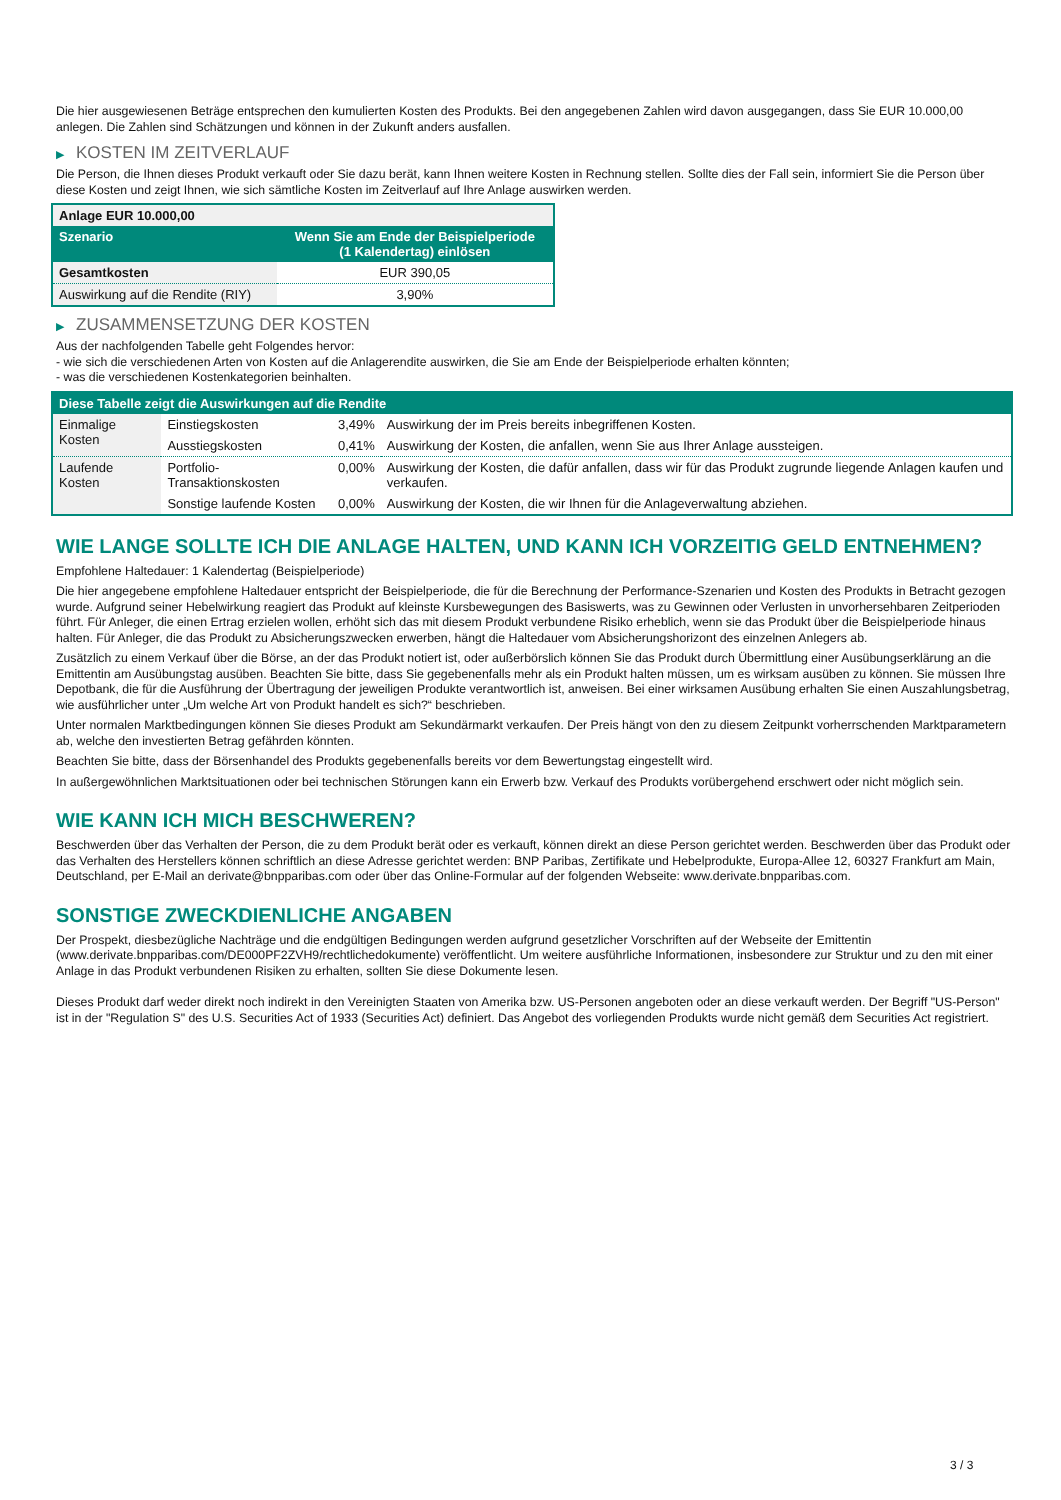Die hier ausgewiesenen Beträge entsprechen den kumulierten Kosten des Produkts. Bei den angegebenen Zahlen wird davon ausgegangen, dass Sie EUR 10.000,00 anlegen. Die Zahlen sind Schätzungen und können in der Zukunft anders ausfallen.
▶ KOSTEN IM ZEITVERLAUF
Die Person, die Ihnen dieses Produkt verkauft oder Sie dazu berät, kann Ihnen weitere Kosten in Rechnung stellen. Sollte dies der Fall sein, informiert Sie die Person über diese Kosten und zeigt Ihnen, wie sich sämtliche Kosten im Zeitverlauf auf Ihre Anlage auswirken werden.
| Anlage EUR 10.000,00 | |
| --- | --- |
| Szenario | Wenn Sie am Ende der Beispielperiode (1 Kalendertag) einlösen |
| Gesamtkosten | EUR 390,05 |
| Auswirkung auf die Rendite (RIY) | 3,90% |
▶ ZUSAMMENSETZUNG DER KOSTEN
Aus der nachfolgenden Tabelle geht Folgendes hervor:
- wie sich die verschiedenen Arten von Kosten auf die Anlagerendite auswirken, die Sie am Ende der Beispielperiode erhalten könnten;
- was die verschiedenen Kostenkategorien beinhalten.
| Diese Tabelle zeigt die Auswirkungen auf die Rendite | | | |
| --- | --- | --- | --- |
| Einmalige Kosten | Einstiegskosten | 3,49% | Auswirkung der im Preis bereits inbegriffenen Kosten. |
| | Ausstiegskosten | 0,41% | Auswirkung der Kosten, die anfallen, wenn Sie aus Ihrer Anlage aussteigen. |
| Laufende Kosten | Portfolio-Transaktionskosten | 0,00% | Auswirkung der Kosten, die dafür anfallen, dass wir für das Produkt zugrunde liegende Anlagen kaufen und verkaufen. |
| | Sonstige laufende Kosten | 0,00% | Auswirkung der Kosten, die wir Ihnen für die Anlageverwaltung abziehen. |
WIE LANGE SOLLTE ICH DIE ANLAGE HALTEN, UND KANN ICH VORZEITIG GELD ENTNEHMEN?
Empfohlene Haltedauer: 1 Kalendertag (Beispielperiode)
Die hier angegebene empfohlene Haltedauer entspricht der Beispielperiode, die für die Berechnung der Performance-Szenarien und Kosten des Produkts in Betracht gezogen wurde. Aufgrund seiner Hebelwirkung reagiert das Produkt auf kleinste Kursbewegungen des Basiswerts, was zu Gewinnen oder Verlusten in unvorhersehbaren Zeitperioden führt. Für Anleger, die einen Ertrag erzielen wollen, erhöht sich das mit diesem Produkt verbundene Risiko erheblich, wenn sie das Produkt über die Beispielperiode hinaus halten. Für Anleger, die das Produkt zu Absicherungszwecken erwerben, hängt die Haltedauer vom Absicherungshorizont des einzelnen Anlegers ab.
Zusätzlich zu einem Verkauf über die Börse, an der das Produkt notiert ist, oder außerbörslich können Sie das Produkt durch Übermittlung einer Ausübungserklärung an die Emittentin am Ausübungstag ausüben. Beachten Sie bitte, dass Sie gegebenenfalls mehr als ein Produkt halten müssen, um es wirksam ausüben zu können. Sie müssen Ihre Depotbank, die für die Ausführung der Übertragung der jeweiligen Produkte verantwortlich ist, anweisen. Bei einer wirksamen Ausübung erhalten Sie einen Auszahlungsbetrag, wie ausführlicher unter „Um welche Art von Produkt handelt es sich?“ beschrieben.
Unter normalen Marktbedingungen können Sie dieses Produkt am Sekundärmarkt verkaufen. Der Preis hängt von den zu diesem Zeitpunkt vorherrschenden Marktparametern ab, welche den investierten Betrag gefährden könnten.
Beachten Sie bitte, dass der Börsenhandel des Produkts gegebenenfalls bereits vor dem Bewertungstag eingestellt wird.
In außergewöhnlichen Marktsituationen oder bei technischen Störungen kann ein Erwerb bzw. Verkauf des Produkts vorübergehend erschwert oder nicht möglich sein.
WIE KANN ICH MICH BESCHWEREN?
Beschwerden über das Verhalten der Person, die zu dem Produkt berät oder es verkauft, können direkt an diese Person gerichtet werden. Beschwerden über das Produkt oder das Verhalten des Herstellers können schriftlich an diese Adresse gerichtet werden: BNP Paribas, Zertifikate und Hebelprodukte, Europa-Allee 12, 60327 Frankfurt am Main, Deutschland, per E-Mail an derivate@bnpparibas.com oder über das Online-Formular auf der folgenden Webseite: www.derivate.bnpparibas.com.
SONSTIGE ZWECKDIENLICHE ANGABEN
Der Prospekt, diesbezügliche Nachträge und die endgültigen Bedingungen werden aufgrund gesetzlicher Vorschriften auf der Webseite der Emittentin (www.derivate.bnpparibas.com/DE000PF2ZVH9/rechtlichedokumente) veröffentlicht. Um weitere ausführliche Informationen, insbesondere zur Struktur und zu den mit einer Anlage in das Produkt verbundenen Risiken zu erhalten, sollten Sie diese Dokumente lesen.
Dieses Produkt darf weder direkt noch indirekt in den Vereinigten Staaten von Amerika bzw. US-Personen angeboten oder an diese verkauft werden. Der Begriff "US-Person" ist in der "Regulation S" des U.S. Securities Act of 1933 (Securities Act) definiert. Das Angebot des vorliegenden Produkts wurde nicht gemäß dem Securities Act registriert.
3 / 3